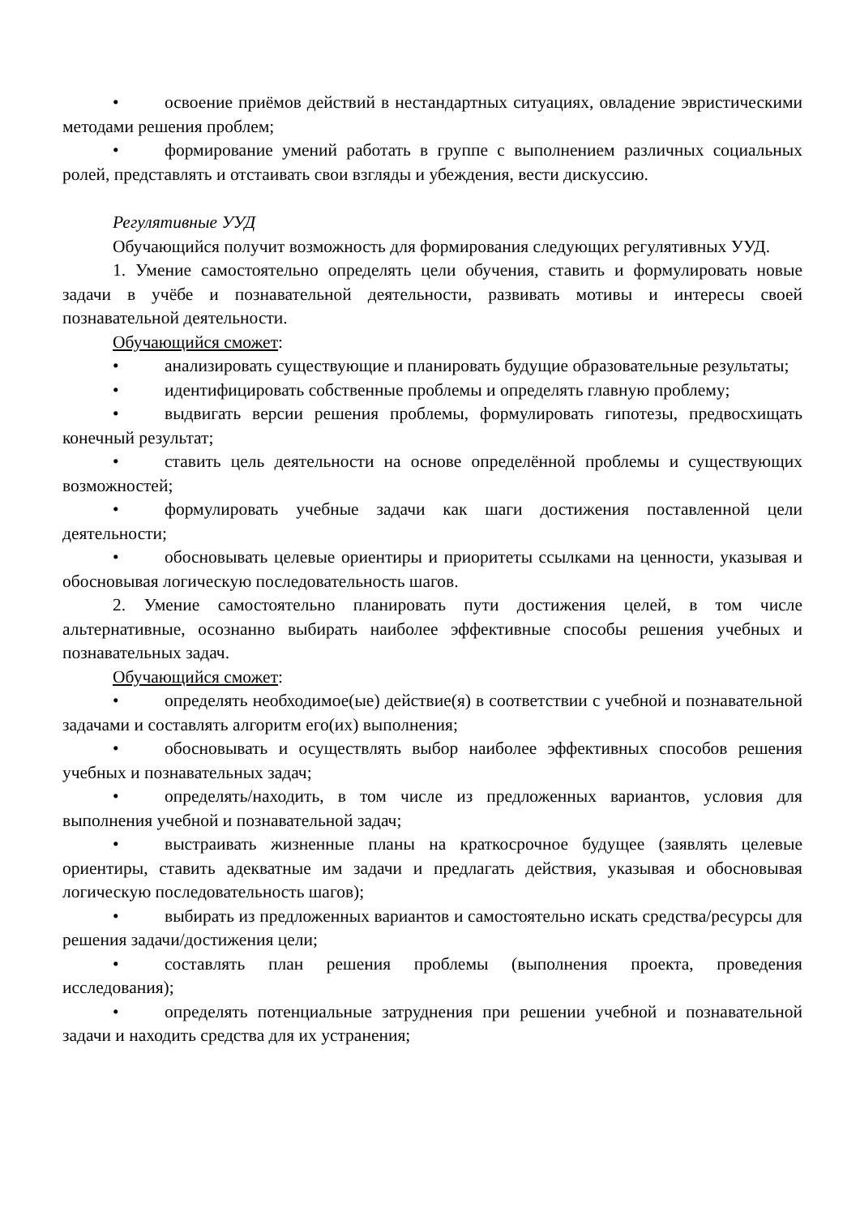• освоение приёмов действий в нестандартных ситуациях, овладение эвристическими методами решения проблем;
• формирование умений работать в группе с выполнением различных социальных ролей, представлять и отстаивать свои взгляды и убеждения, вести дискуссию.
Регулятивные УУД
Обучающийся получит возможность для формирования следующих регулятивных УУД.
1. Умение самостоятельно определять цели обучения, ставить и формулировать новые задачи в учёбе и познавательной деятельности, развивать мотивы и интересы своей познавательной деятельности.
Обучающийся сможет:
• анализировать существующие и планировать будущие образовательные результаты;
• идентифицировать собственные проблемы и определять главную проблему;
• выдвигать версии решения проблемы, формулировать гипотезы, предвосхищать конечный результат;
• ставить цель деятельности на основе определённой проблемы и существующих возможностей;
• формулировать учебные задачи как шаги достижения поставленной цели деятельности;
• обосновывать целевые ориентиры и приоритеты ссылками на ценности, указывая и обосновывая логическую последовательность шагов.
2. Умение самостоятельно планировать пути достижения целей, в том числе альтернативные, осознанно выбирать наиболее эффективные способы решения учебных и познавательных задач.
Обучающийся сможет:
• определять необходимое(ые) действие(я) в соответствии с учебной и познавательной задачами и составлять алгоритм его(их) выполнения;
• обосновывать и осуществлять выбор наиболее эффективных способов решения учебных и познавательных задач;
• определять/находить, в том числе из предложенных вариантов, условия для выполнения учебной и познавательной задач;
• выстраивать жизненные планы на краткосрочное будущее (заявлять целевые ориентиры, ставить адекватные им задачи и предлагать действия, указывая и обосновывая логическую последовательность шагов);
• выбирать из предложенных вариантов и самостоятельно искать средства/ресурсы для решения задачи/достижения цели;
• составлять план решения проблемы (выполнения проекта, проведения исследования);
• определять потенциальные затруднения при решении учебной и познавательной задачи и находить средства для их устранения;